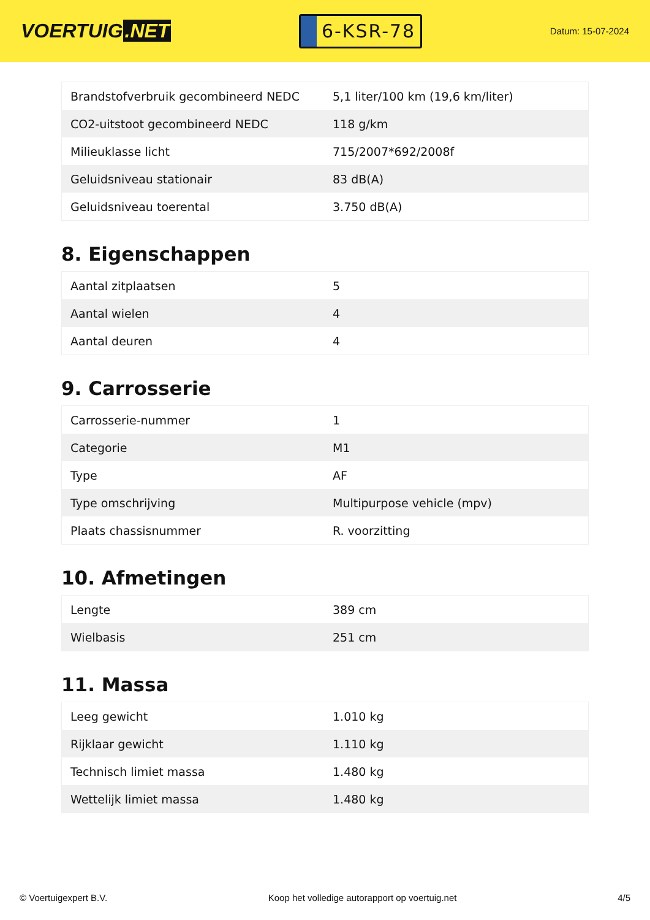VOERTUIG.NET
6-KSR-78
Datum: 15-07-2024
| Brandstofverbruik gecombineerd NEDC | 5,1 liter/100 km (19,6 km/liter) |
| CO2-uitstoot gecombineerd NEDC | 118 g/km |
| Milieuklasse licht | 715/2007*692/2008f |
| Geluidsniveau stationair | 83 dB(A) |
| Geluidsniveau toerental | 3.750 dB(A) |
8. Eigenschappen
| Aantal zitplaatsen | 5 |
| Aantal wielen | 4 |
| Aantal deuren | 4 |
9. Carrosserie
| Carrosserie-nummer | 1 |
| Categorie | M1 |
| Type | AF |
| Type omschrijving | Multipurpose vehicle (mpv) |
| Plaats chassisnummer | R. voorzitting |
10. Afmetingen
| Lengte | 389 cm |
| Wielbasis | 251 cm |
11. Massa
| Leeg gewicht | 1.010 kg |
| Rijklaar gewicht | 1.110 kg |
| Technisch limiet massa | 1.480 kg |
| Wettelijk limiet massa | 1.480 kg |
© Voertuigexpert B.V. Koop het volledige autorapport op voertuig.net 4/5